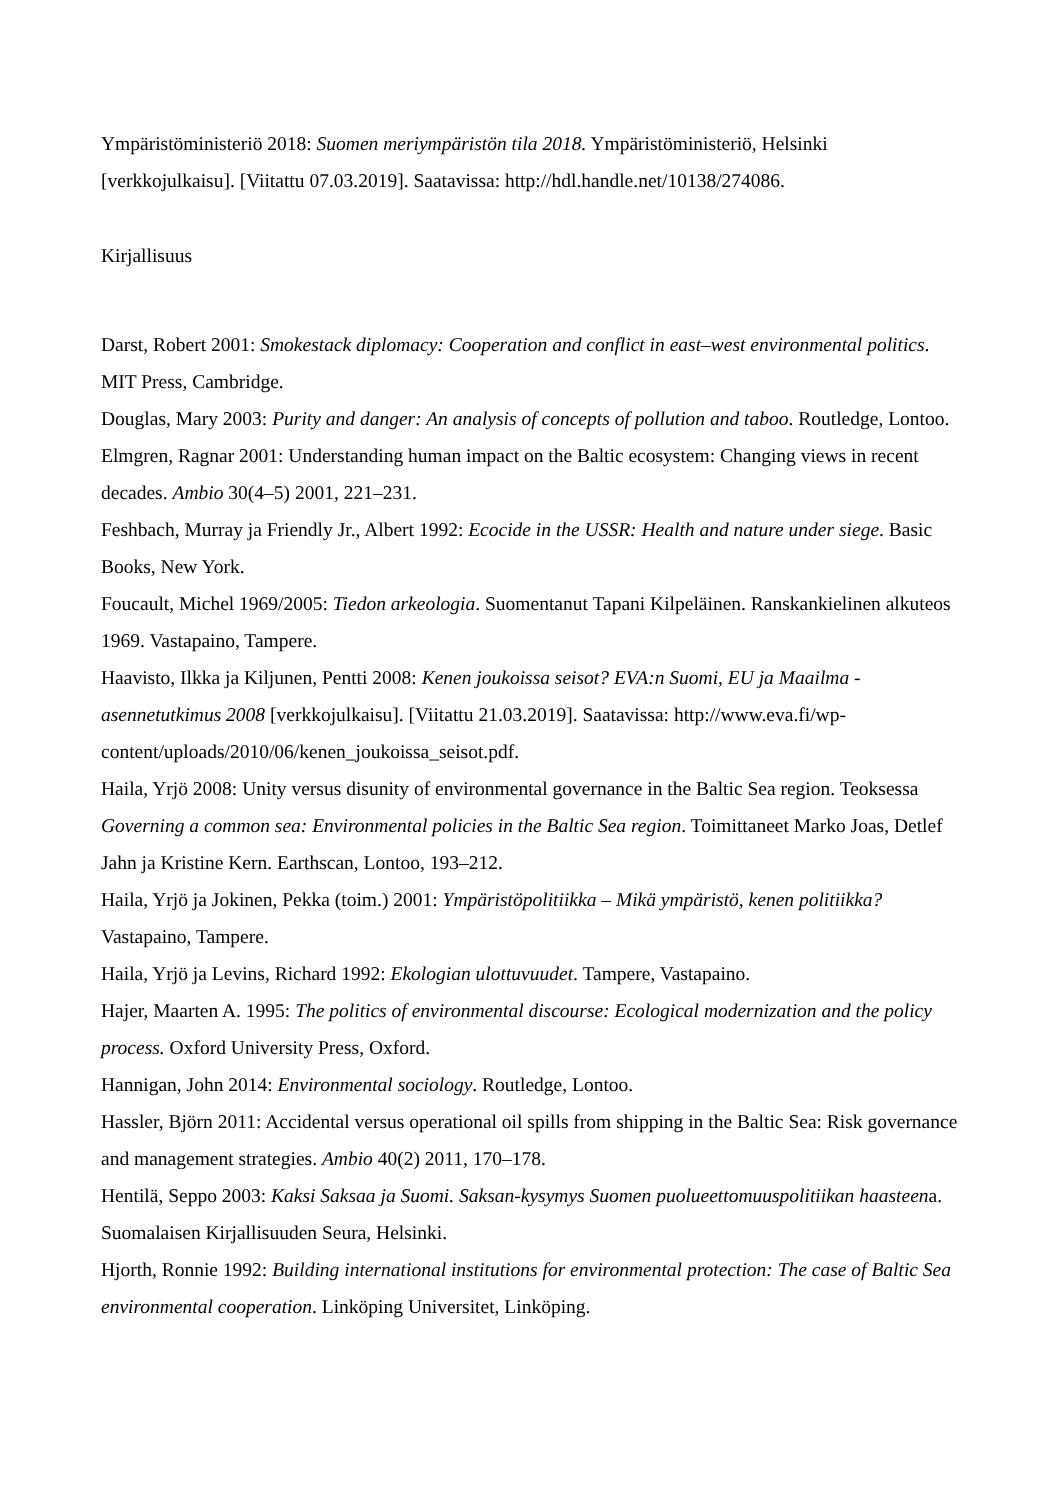Ympäristöministeriö 2018: Suomen meriympäristön tila 2018. Ympäristöministeriö, Helsinki [verkkojulkaisu]. [Viitattu 07.03.2019]. Saatavissa: http://hdl.handle.net/10138/274086.
Kirjallisuus
Darst, Robert 2001: Smokestack diplomacy: Cooperation and conflict in east–west environmental politics. MIT Press, Cambridge.
Douglas, Mary 2003: Purity and danger: An analysis of concepts of pollution and taboo. Routledge, Lontoo.
Elmgren, Ragnar 2001: Understanding human impact on the Baltic ecosystem: Changing views in recent decades. Ambio 30(4–5) 2001, 221–231.
Feshbach, Murray ja Friendly Jr., Albert 1992: Ecocide in the USSR: Health and nature under siege. Basic Books, New York.
Foucault, Michel 1969/2005: Tiedon arkeologia. Suomentanut Tapani Kilpeläinen. Ranskankielinen alkuteos 1969. Vastapaino, Tampere.
Haavisto, Ilkka ja Kiljunen, Pentti 2008: Kenen joukoissa seisot? EVA:n Suomi, EU ja Maailma -asennetutkimus 2008 [verkkojulkaisu]. [Viitattu 21.03.2019]. Saatavissa: http://www.eva.fi/wp-content/uploads/2010/06/kenen_joukoissa_seisot.pdf.
Haila, Yrjö 2008: Unity versus disunity of environmental governance in the Baltic Sea region. Teoksessa Governing a common sea: Environmental policies in the Baltic Sea region. Toimittaneet Marko Joas, Detlef Jahn ja Kristine Kern. Earthscan, Lontoo, 193–212.
Haila, Yrjö ja Jokinen, Pekka (toim.) 2001: Ympäristöpolitiikka – Mikä ympäristö, kenen politiikka? Vastapaino, Tampere.
Haila, Yrjö ja Levins, Richard 1992: Ekologian ulottuvuudet. Tampere, Vastapaino.
Hajer, Maarten A. 1995: The politics of environmental discourse: Ecological modernization and the policy process. Oxford University Press, Oxford.
Hannigan, John 2014: Environmental sociology. Routledge, Lontoo.
Hassler, Björn 2011: Accidental versus operational oil spills from shipping in the Baltic Sea: Risk governance and management strategies. Ambio 40(2) 2011, 170–178.
Hentilä, Seppo 2003: Kaksi Saksaa ja Suomi. Saksan-kysymys Suomen puolueettomuuspolitiikan haasteena. Suomalaisen Kirjallisuuden Seura, Helsinki.
Hjorth, Ronnie 1992: Building international institutions for environmental protection: The case of Baltic Sea environmental cooperation. Linköping Universitet, Linköping.